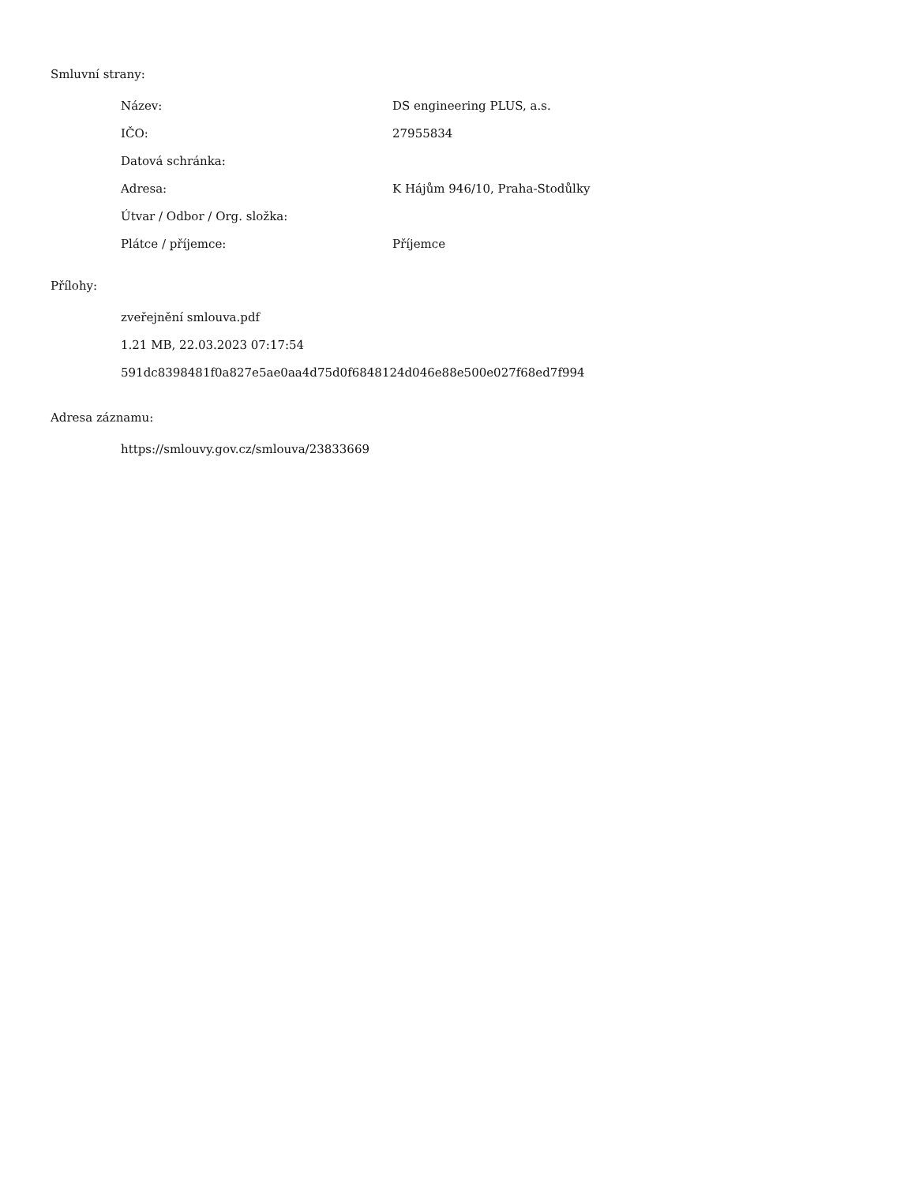Smluvní strany:
| Název: | DS engineering PLUS, a.s. |
| IČO: | 27955834 |
| Datová schránka: | |
| Adresa: | K Hájům 946/10, Praha-Stodůlky |
| Útvar / Odbor / Org. složka: | |
| Plátce / příjemce: | Příjemce |
Přílohy:
zveřejnění smlouva.pdf
1.21 MB, 22.03.2023 07:17:54
591dc8398481f0a827e5ae0aa4d75d0f6848124d046e88e500e027f68ed7f994
Adresa záznamu:
https://smlouvy.gov.cz/smlouva/23833669